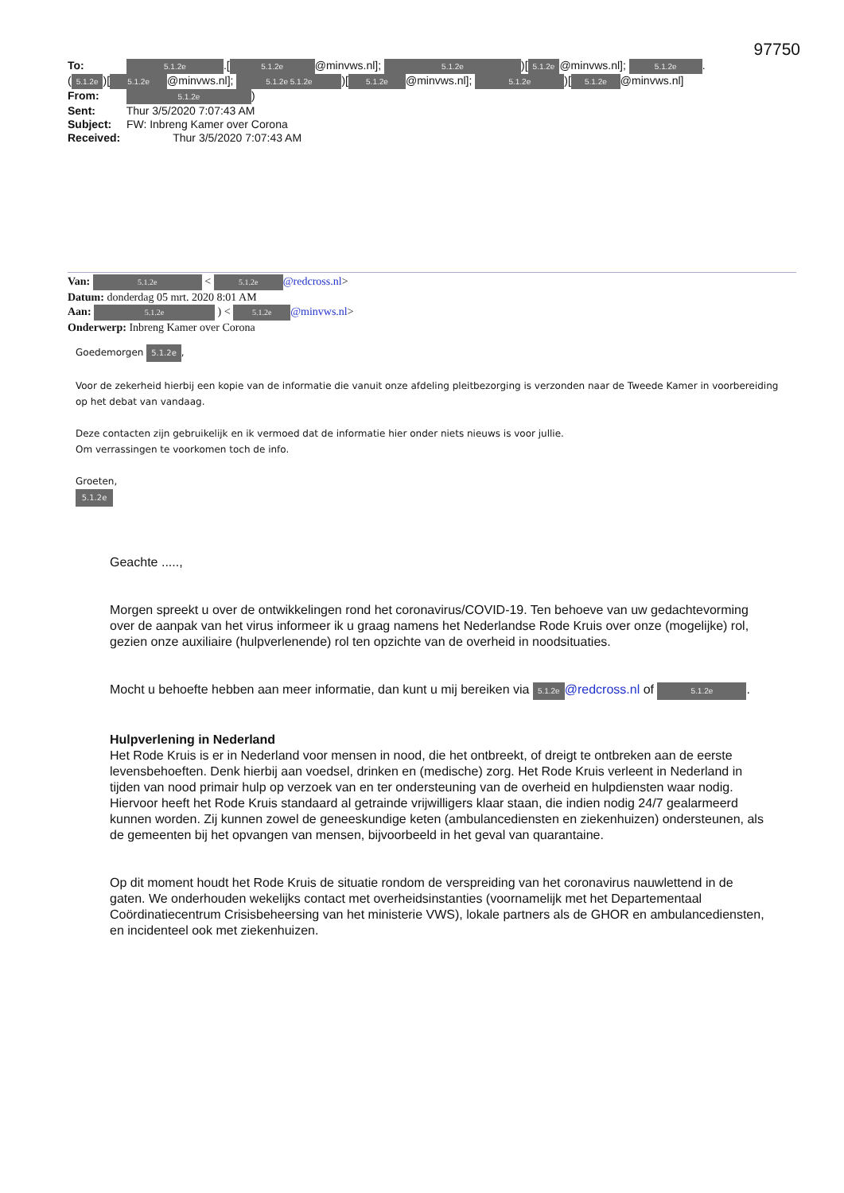97750
To: 5.1.2e.[5.1.2e @minvws.nl]; 5.1.2e)[5.1.2e @minvws.nl]; 5.1.2e.
(5.1.2e)[5.1.2e @minvws.nl]; 5.1.2e 5.1.2e)[5.1.2e @minvws.nl]; 5.1.2e)[5.1.2e @minvws.nl]
From: 5.1.2e)
Sent: Thur 3/5/2020 7:07:43 AM
Subject: FW: Inbreng Kamer over Corona
Received: Thur 3/5/2020 7:07:43 AM
Van: 5.1.2e < 5.1.2e @redcross.nl>
Datum: donderdag 05 mrt. 2020 8:01 AM
Aan: 5.1.2e ) < 5.1.2e @minvws.nl>
Onderwerp: Inbreng Kamer over Corona
Goedemorgen 5.1.2e,
Voor de zekerheid hierbij een kopie van de informatie die vanuit onze afdeling pleitbezorging is verzonden naar de Tweede Kamer in voorbereiding op het debat van vandaag.
Deze contacten zijn gebruikelijk en ik vermoed dat de informatie hier onder niets nieuws is voor jullie.
Om verrassingen te voorkomen toch de info.
Groeten,
5.1.2e
Geachte .....,
Morgen spreekt u over de ontwikkelingen rond het coronavirus/COVID-19. Ten behoeve van uw gedachtevorming over de aanpak van het virus informeer ik u graag namens het Nederlandse Rode Kruis over onze (mogelijke) rol, gezien onze auxiliaire (hulpverlenende) rol ten opzichte van de overheid in noodsituaties.
Mocht u behoefte hebben aan meer informatie, dan kunt u mij bereiken via 5.1.2e @redcross.nl of 5.1.2e.
Hulpverlening in Nederland
Het Rode Kruis is er in Nederland voor mensen in nood, die het ontbreekt, of dreigt te ontbreken aan de eerste levensbehoeften. Denk hierbij aan voedsel, drinken en (medische) zorg. Het Rode Kruis verleent in Nederland in tijden van nood primair hulp op verzoek van en ter ondersteuning van de overheid en hulpdiensten waar nodig. Hiervoor heeft het Rode Kruis standaard al getrainde vrijwilligers klaar staan, die indien nodig 24/7 gealarmeerd kunnen worden. Zij kunnen zowel de geneeskundige keten (ambulancediensten en ziekenhuizen) ondersteunen, als de gemeenten bij het opvangen van mensen, bijvoorbeeld in het geval van quarantaine.
Op dit moment houdt het Rode Kruis de situatie rondom de verspreiding van het coronavirus nauwlettend in de gaten. We onderhouden wekelijks contact met overheidsinstanties (voornamelijk met het Departementaal Coördinatiecentrum Crisisbeheersing van het ministerie VWS), lokale partners als de GHOR en ambulancediensten, en incidenteel ook met ziekenhuizen.